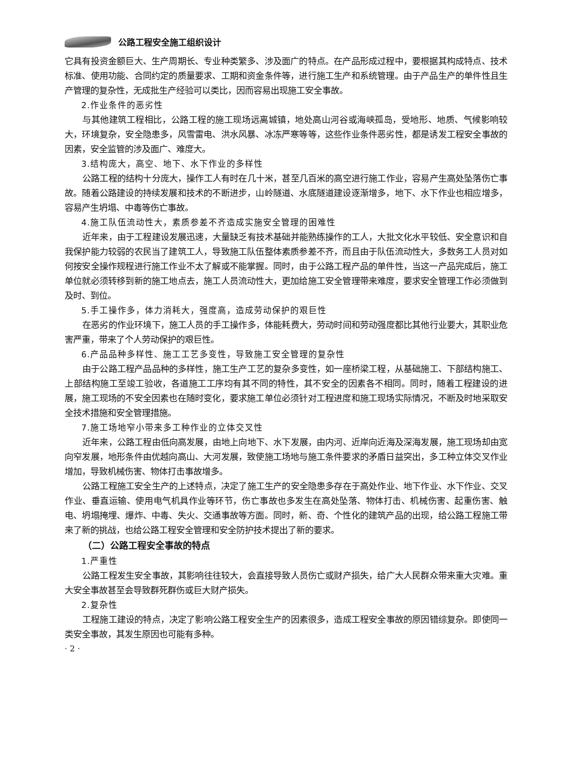公路工程安全施工组织设计
它具有投资金额巨大、生产周期长、专业种类繁多、涉及面广的特点。在产品形成过程中，要根据其构成特点、技术标准、使用功能、合同约定的质量要求、工期和资金条件等，进行施工生产和系统管理。由于产品生产的单件性且生产管理的复杂性，无成批生产经验可以类比，因而容易出现施工安全事故。
2.作业条件的恶劣性
与其他建筑工程相比，公路工程的施工现场远离城镇，地处高山河谷或海峡孤岛，受地形、地质、气候影响较大，环境复杂，安全隐患多，风雪雷电、洪水风暴、冰冻严寒等等，这些作业条件恶劣性，都是诱发工程安全事故的因素，安全监管的涉及面广、难度大。
3.结构庞大，高空、地下、水下作业的多样性
公路工程的结构十分庞大，操作工人有时在几十米，甚至几百米的高空进行施工作业，容易产生高处坠落伤亡事故。随着公路建设的持续发展和技术的不断进步，山岭隧道、水底隧道建设逐渐增多，地下、水下作业也相应增多，容易产生坍塌、中毒等伤亡事故。
4.施工队伍流动性大，素质参差不齐造成实施安全管理的困难性
近年来，由于工程建设发展迅速，大量缺乏有技术基础并能熟练操作的工人，大批文化水平较低、安全意识和自我保护能力较弱的农民当了建筑工人，导致施工队伍整体素质参差不齐，而且由于队伍流动性大，多数务工人员对如何按安全操作规程进行施工作业不太了解或不能掌握。同时，由于公路工程产品的单件性，当这一产品完成后，施工单位就必须转移到新的施工地点去，施工人员流动性大，更加给施工安全管理带来难度，要求安全管理工作必须做到及时、到位。
5.手工操作多，体力消耗大，强度高，造成劳动保护的艰巨性
在恶劣的作业环境下，施工人员的手工操作多，体能耗费大，劳动时间和劳动强度都比其他行业要大，其职业危害严重，带来了个人劳动保护的艰巨性。
6.产品品种多样性、施工工艺多变性，导致施工安全管理的复杂性
由于公路工程产品品种的多样性，施工生产工艺的复杂多变性，如一座桥梁工程，从基础施工、下部结构施工、上部结构施工至竣工验收，各道施工工序均有其不同的特性，其不安全的因素各不相同。同时，随着工程建设的进展，施工现场的不安全因素也在随时变化，要求施工单位必须针对工程进度和施工现场实际情况，不断及时地采取安全技术措施和安全管理措施。
7.施工场地窄小带来多工种作业的立体交叉性
近年来，公路工程由低向高发展，由地上向地下、水下发展，由内河、近岸向近海及深海发展，施工现场却由宽向窄发展，地形条件由优越向高山、大河发展，致使施工场地与施工条件要求的矛盾日益突出，多工种立体交叉作业增加，导致机械伤害、物体打击事故增多。
公路工程施工安全生产的上述特点，决定了施工生产的安全隐患多存在于高处作业、地下作业、水下作业、交叉作业、垂直运输、使用电气机具作业等环节，伤亡事故也多发生在高处坠落、物体打击、机械伤害、起重伤害、触电、坍塌掩埋、爆炸、中毒、失火、交通事故等方面。同时，新、奇、个性化的建筑产品的出现，给公路工程施工带来了新的挑战，也给公路工程安全管理和安全防护技术提出了新的要求。
（二）公路工程安全事故的特点
1.严重性
公路工程发生安全事故，其影响往往较大，会直接导致人员伤亡或财产损失，给广大人民群众带来重大灾难。重大安全事故甚至会导致群死群伤或巨大财产损失。
2.复杂性
工程施工建设的特点，决定了影响公路工程安全生产的因素很多，造成工程安全事故的原因错综复杂。即使同一类安全事故，其发生原因也可能有多种。
· 2 ·